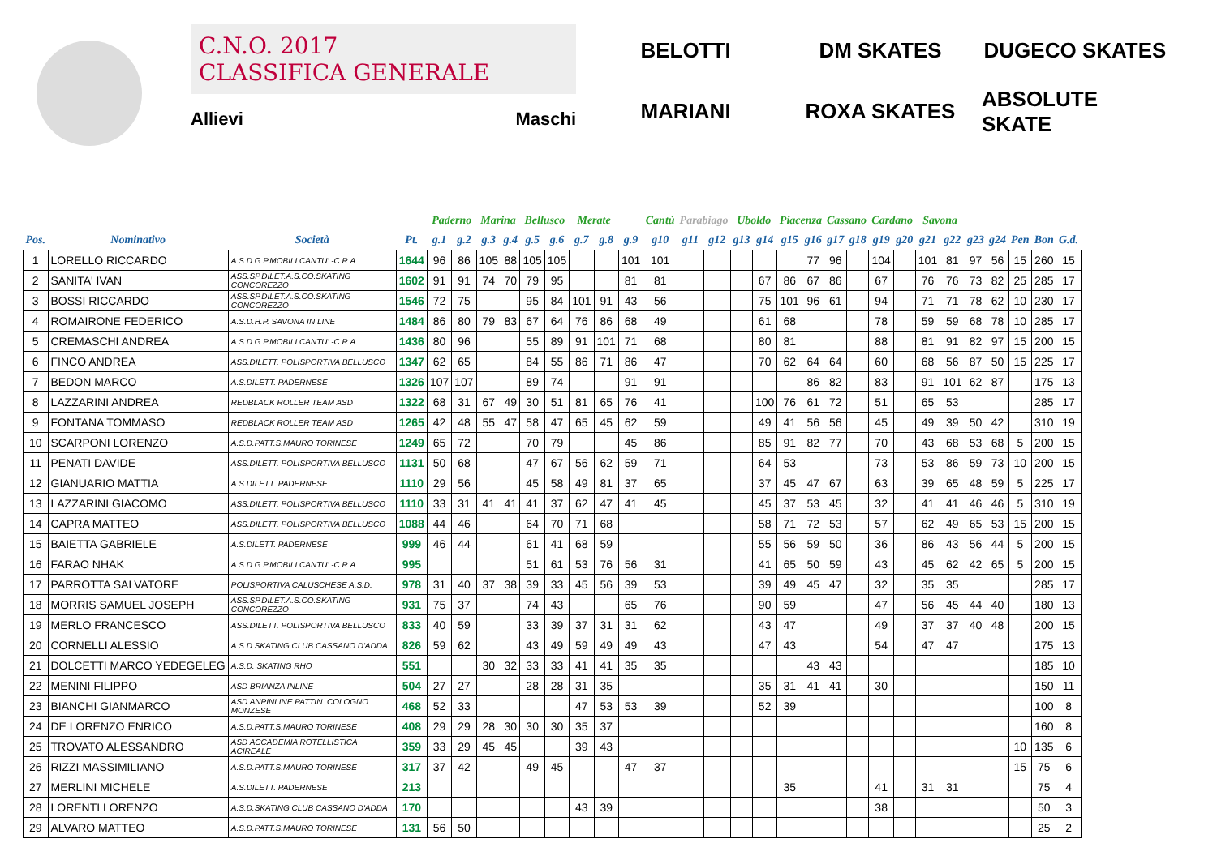C.N.O. 2017
CLASSIFICA GENERALE
Allievi Maschi
BELOTTI
DM SKATES
DUGECO SKATES
MARIANI
ROXA SKATES
ABSOLUTE SKATE
| | | | | Paderno | | Marina | | Bellusco | | Merate | | | Cantù | Parabiago | | Uboldo | | Piacenza | | Cassano | | Cardano | | Savona | | | | | | |
| --- | --- | --- | --- | --- | --- | --- | --- | --- | --- | --- | --- | --- | --- | --- | --- | --- | --- | --- | --- | --- | --- | --- | --- | --- | --- | --- | --- | --- | --- | --- |
| Pos. | Nominativo | Società | Pt. | g.1 | g.2 | g.3 | g.4 | g.5 | g.6 | g.7 | g.8 | g.9 | g10 | g11 | g12 | g13 | g14 | g15 | g16 | g17 | g18 | g19 | g20 | g21 | g22 | g23 | g24 | Pen | Bon | G.d. |
| 1 | LORELLO RICCARDO | A.S.D.G.P.MOBILI CANTU' -C.R.A. | 1644 | 96 | 86 | 105 | 88 | 105 | 105 | | | 101 | 101 | | | | | | 77 | 96 | | 104 | | 101 | 81 | 97 | 56 | 15 | 260 | 15 |
| 2 | SANITA' IVAN | ASS.SP.DILET.A.S.CO.SKATING CONCOREZZO | 1602 | 91 | 91 | 74 | 70 | 79 | 95 | | | 81 | 81 | | | | 67 | 86 | 67 | 86 | | 67 | | 76 | 76 | 73 | 82 | 25 | 285 | 17 |
| 3 | BOSSI RICCARDO | ASS.SP.DILET.A.S.CO.SKATING CONCOREZZO | 1546 | 72 | 75 | | | 95 | 84 | 101 | 91 | 43 | 56 | | | | 75 | 101 | 96 | 61 | | 94 | | 71 | 71 | 78 | 62 | 10 | 230 | 17 |
| 4 | ROMAIRONE FEDERICO | A.S.D.H.P. SAVONA IN LINE | 1484 | 86 | 80 | 79 | 83 | 67 | 64 | 76 | 86 | 68 | 49 | | | | 61 | 68 | | | | 78 | | 59 | 59 | 68 | 78 | 10 | 285 | 17 |
| 5 | CREMASCHI ANDREA | A.S.D.G.P.MOBILI CANTU' -C.R.A. | 1436 | 80 | 96 | | | 55 | 89 | 91 | 101 | 71 | 68 | | | | 80 | 81 | | | | 88 | | 81 | 91 | 82 | 97 | 15 | 200 | 15 |
| 6 | FINCO ANDREA | ASS.DILETT. POLISPORTIVA BELLUSCO | 1347 | 62 | 65 | | | 84 | 55 | 86 | 71 | 86 | 47 | | | | 70 | 62 | 64 | 64 | | 60 | | 68 | 56 | 87 | 50 | 15 | 225 | 17 |
| 7 | BEDON MARCO | A.S.DILETT. PADERNESE | 1326 | 107 | 107 | | | 89 | 74 | | | 91 | 91 | | | | | | 86 | 82 | | 83 | | 91 | 101 | 62 | 87 | | 175 | 13 |
| 8 | LAZZARINI ANDREA | REDBLACK ROLLER TEAM ASD | 1322 | 68 | 31 | 67 | 49 | 30 | 51 | 81 | 65 | 76 | 41 | | | | 100 | 76 | 61 | 72 | | 51 | | 65 | 53 | | | | 285 | 17 |
| 9 | FONTANA TOMMASO | REDBLACK ROLLER TEAM ASD | 1265 | 42 | 48 | 55 | 47 | 58 | 47 | 65 | 45 | 62 | 59 | | | | 49 | 41 | 56 | 56 | | 45 | | 49 | 39 | 50 | 42 | | 310 | 19 |
| 10 | SCARPONI LORENZO | A.S.D.PATT.S.MAURO TORINESE | 1249 | 65 | 72 | | | 70 | 79 | | | 45 | 86 | | | | 85 | 91 | 82 | 77 | | 70 | | 43 | 68 | 53 | 68 | 5 | 200 | 15 |
| 11 | PENATI DAVIDE | ASS.DILETT. POLISPORTIVA BELLUSCO | 1131 | 50 | 68 | | | 47 | 67 | 56 | 62 | 59 | 71 | | | | 64 | 53 | | | | 73 | | 53 | 86 | 59 | 73 | 10 | 200 | 15 |
| 12 | GIANUARIO MATTIA | A.S.DILETT. PADERNESE | 1110 | 29 | 56 | | | 45 | 58 | 49 | 81 | 37 | 65 | | | | 37 | 45 | 47 | 67 | | 63 | | 39 | 65 | 48 | 59 | 5 | 225 | 17 |
| 13 | LAZZARINI GIACOMO | ASS.DILETT. POLISPORTIVA BELLUSCO | 1110 | 33 | 31 | 41 | 41 | 41 | 37 | 62 | 47 | 41 | 45 | | | | 45 | 37 | 53 | 45 | | 32 | | 41 | 41 | 46 | 46 | 5 | 310 | 19 |
| 14 | CAPRA MATTEO | ASS.DILETT. POLISPORTIVA BELLUSCO | 1088 | 44 | 46 | | | 64 | 70 | 71 | 68 | | | | | | 58 | 71 | 72 | 53 | | 57 | | 62 | 49 | 65 | 53 | 15 | 200 | 15 |
| 15 | BAIETTA GABRIELE | A.S.DILETT. PADERNESE | 999 | 46 | 44 | | | 61 | 41 | 68 | 59 | | | | | | 55 | 56 | 59 | 50 | | 36 | | 86 | 43 | 56 | 44 | 5 | 200 | 15 |
| 16 | FARAO NHAK | A.S.D.G.P.MOBILI CANTU' -C.R.A. | 995 | | | | | 51 | 61 | 53 | 76 | 56 | 31 | | | | 41 | 65 | 50 | 59 | | 43 | | 45 | 62 | 42 | 65 | 5 | 200 | 15 |
| 17 | PARROTTA SALVATORE | POLISPORTIVA CALUSCHESE A.S.D. | 978 | 31 | 40 | 37 | 38 | 39 | 33 | 45 | 56 | 39 | 53 | | | | 39 | 49 | 45 | 47 | | 32 | | 35 | 35 | | | | 285 | 17 |
| 18 | MORRIS SAMUEL JOSEPH | ASS.SP.DILET.A.S.CO.SKATING CONCOREZZO | 931 | 75 | 37 | | | 74 | 43 | | | 65 | 76 | | | | 90 | 59 | | | | 47 | | 56 | 45 | 44 | 40 | | 180 | 13 |
| 19 | MERLO FRANCESCO | ASS.DILETT. POLISPORTIVA BELLUSCO | 833 | 40 | 59 | | | 33 | 39 | 37 | 31 | 31 | 62 | | | | 43 | 47 | | | | 49 | | 37 | 37 | 40 | 48 | | 200 | 15 |
| 20 | CORNELLI ALESSIO | A.S.D.SKATING CLUB CASSANO D'ADDA | 826 | 59 | 62 | | | 43 | 49 | 59 | 49 | 49 | 43 | | | | 47 | 43 | | | | 54 | | 47 | 47 | | | | 175 | 13 |
| 21 | DOLCETTI MARCO YEDEGELEG | A.S.D. SKATING RHO | 551 | | | 30 | 32 | 33 | 33 | 41 | 41 | 35 | 35 | | | | | | 43 | 43 | | | | | | | | | 185 | 10 |
| 22 | MENINI FILIPPO | ASD BRIANZA INLINE | 504 | 27 | 27 | | | 28 | 28 | 31 | 35 | | | | | | 35 | 31 | 41 | 41 | | 30 | | | | | | | 150 | 11 |
| 23 | BIANCHI GIANMARCO | ASD ANPINLINE PATTIN. COLOGNO MONZESE | 468 | 52 | 33 | | | | | 47 | 53 | 53 | 39 | | | | 52 | 39 | | | | | | | | | | | 100 | 8 |
| 24 | DE LORENZO ENRICO | A.S.D.PATT.S.MAURO TORINESE | 408 | 29 | 29 | 28 | 30 | 30 | 30 | 35 | 37 | | | | | | | | | | | | | | | | | | 160 | 8 |
| 25 | TROVATO ALESSANDRO | ASD ACCADEMIA ROTELLISTICA ACIREALE | 359 | 33 | 29 | 45 | 45 | | | 39 | 43 | | | | | | | | | | | | | | | | | 10 | 135 | 6 |
| 26 | RIZZI MASSIMILIANO | A.S.D.PATT.S.MAURO TORINESE | 317 | 37 | 42 | | | 49 | 45 | | | 47 | 37 | | | | | | | | | | | | | | | 15 | 75 | 6 |
| 27 | MERLINI MICHELE | A.S.DILETT. PADERNESE | 213 | | | | | | | | | | | | | | | 35 | | | | 41 | | 31 | 31 | | | | 75 | 4 |
| 28 | LORENTI LORENZO | A.S.D.SKATING CLUB CASSANO D'ADDA | 170 | | | | | | | 43 | 39 | | | | | | | | | | | 38 | | | | | | | 50 | 3 |
| 29 | ALVARO MATTEO | A.S.D.PATT.S.MAURO TORINESE | 131 | 56 | 50 | | | | | | | | | | | | | | | | | | | | | | | | 25 | 2 |